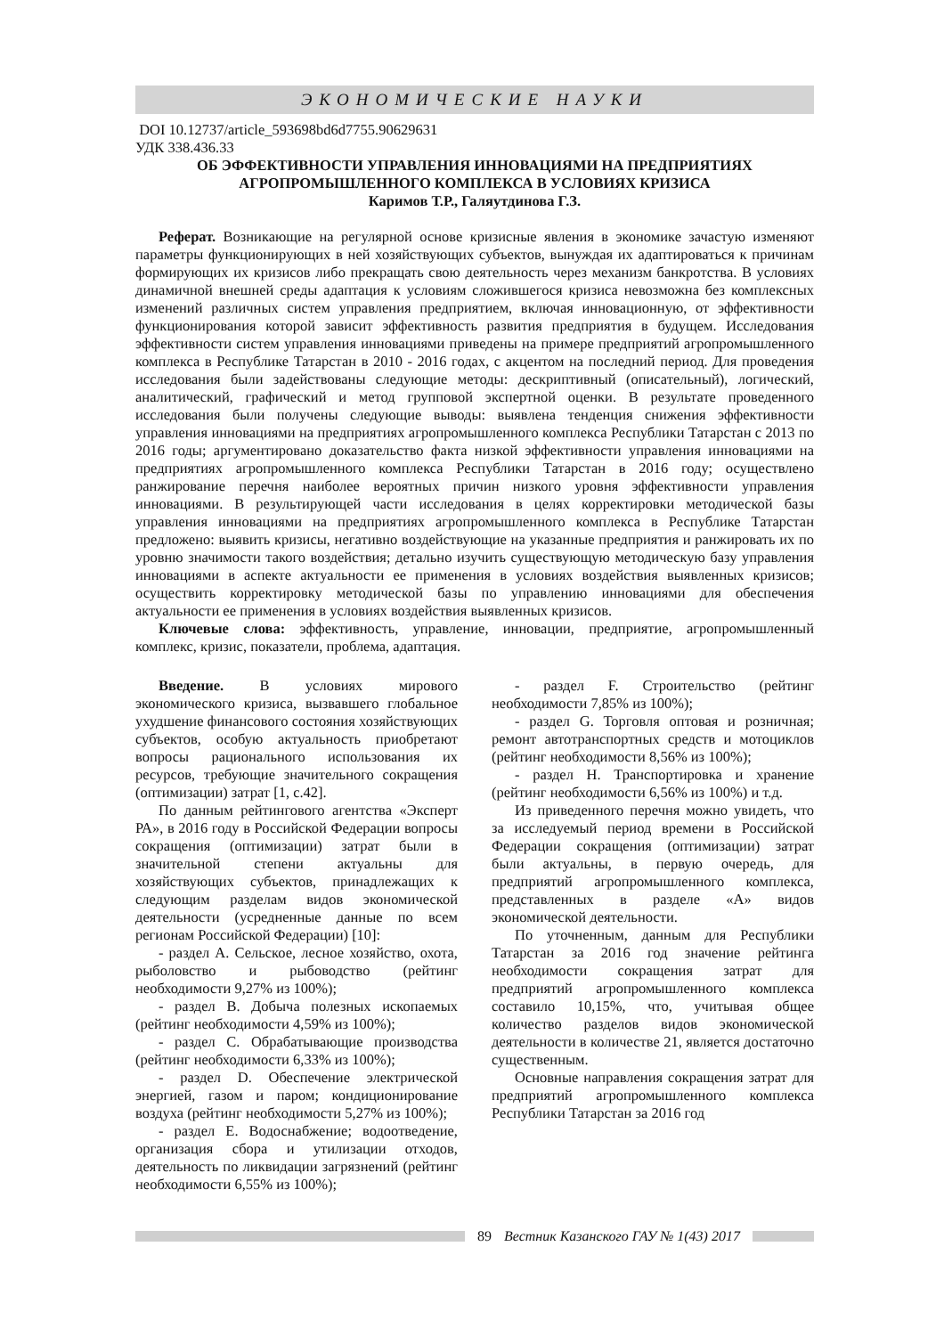ЭКОНОМИЧЕСКИЕ НАУКИ
DOI 10.12737/article_593698bd6d7755.90629631
УДК 338.436.33
ОБ ЭФФЕКТИВНОСТИ УПРАВЛЕНИЯ ИННОВАЦИЯМИ НА ПРЕДПРИЯТИЯХ
АГРОПРОМЫШЛЕННОГО КОМПЛЕКСА В УСЛОВИЯХ КРИЗИСА
Каримов Т.Р., Галяутдинова Г.З.
Реферат. Возникающие на регулярной основе кризисные явления в экономике зачастую изменяют параметры функционирующих в ней хозяйствующих субъектов, вынуждая их адаптироваться к причинам формирующих их кризисов либо прекращать свою деятельность через механизм банкротства. В условиях динамичной внешней среды адаптация к условиям сложившегося кризиса невозможна без комплексных изменений различных систем управления предприятием, включая инновационную, от эффективности функционирования которой зависит эффективность развития предприятия в будущем. Исследования эффективности систем управления инновациями приведены на примере предприятий агропромышленного комплекса в Республике Татарстан в 2010 - 2016 годах, с акцентом на последний период. Для проведения исследования были задействованы следующие методы: дескриптивный (описательный), логический, аналитический, графический и метод групповой экспертной оценки. В результате проведенного исследования были получены следующие выводы: выявлена тенденция снижения эффективности управления инновациями на предприятиях агропромышленного комплекса Республики Татарстан с 2013 по 2016 годы; аргументировано доказательство факта низкой эффективности управления инновациями на предприятиях агропромышленного комплекса Республики Татарстан в 2016 году; осуществлено ранжирование перечня наиболее вероятных причин низкого уровня эффективности управления инновациями. В результирующей части исследования в целях корректировки методической базы управления инновациями на предприятиях агропромышленного комплекса в Республике Татарстан предложено: выявить кризисы, негативно воздействующие на указанные предприятия и ранжировать их по уровню значимости такого воздействия; детально изучить существующую методическую базу управления инновациями в аспекте актуальности ее применения в условиях воздействия выявленных кризисов; осуществить корректировку методической базы по управлению инновациями для обеспечения актуальности ее применения в условиях воздействия выявленных кризисов.
Ключевые слова: эффективность, управление, инновации, предприятие, агропромышленный комплекс, кризис, показатели, проблема, адаптация.
Введение. В условиях мирового экономического кризиса, вызвавшего глобальное ухудшение финансового состояния хозяйствующих субъектов, особую актуальность приобретают вопросы рационального использования их ресурсов, требующие значительного сокращения (оптимизации) затрат [1, с.42].
По данным рейтингового агентства «Эксперт РА», в 2016 году в Российской Федерации вопросы сокращения (оптимизации) затрат были в значительной степени актуальны для хозяйствующих субъектов, принадлежащих к следующим разделам видов экономической деятельности (усредненные данные по всем регионам Российской Федерации) [10]:
- раздел A. Сельское, лесное хозяйство, охота, рыболовство и рыбоводство (рейтинг необходимости 9,27% из 100%);
- раздел B. Добыча полезных ископаемых (рейтинг необходимости 4,59% из 100%);
- раздел C. Обрабатывающие производства (рейтинг необходимости 6,33% из 100%);
- раздел D. Обеспечение электрической энергией, газом и паром; кондиционирование воздуха (рейтинг необходимости 5,27% из 100%);
- раздел E. Водоснабжение; водоотведение, организация сбора и утилизации отходов, деятельность по ликвидации загрязнений (рейтинг необходимости 6,55% из 100%);
- раздел F. Строительство (рейтинг необходимости 7,85% из 100%);
- раздел G. Торговля оптовая и розничная; ремонт автотранспортных средств и мотоциклов (рейтинг необходимости 8,56% из 100%);
- раздел H. Транспортировка и хранение (рейтинг необходимости 6,56% из 100%) и т.д.
Из приведенного перечня можно увидеть, что за исследуемый период времени в Российской Федерации сокращения (оптимизации) затрат были актуальны, в первую очередь, для предприятий агропромышленного комплекса, представленных в разделе «А» видов экономической деятельности.
По уточненным, данным для Республики Татарстан за 2016 год значение рейтинга необходимости сокращения затрат для предприятий агропромышленного комплекса составило 10,15%, что, учитывая общее количество разделов видов экономической деятельности в количестве 21, является достаточно существенным.
Основные направления сокращения затрат для предприятий агропромышленного комплекса Республики Татарстан за 2016 год
89 Вестник Казанского ГАУ № 1(43) 2017